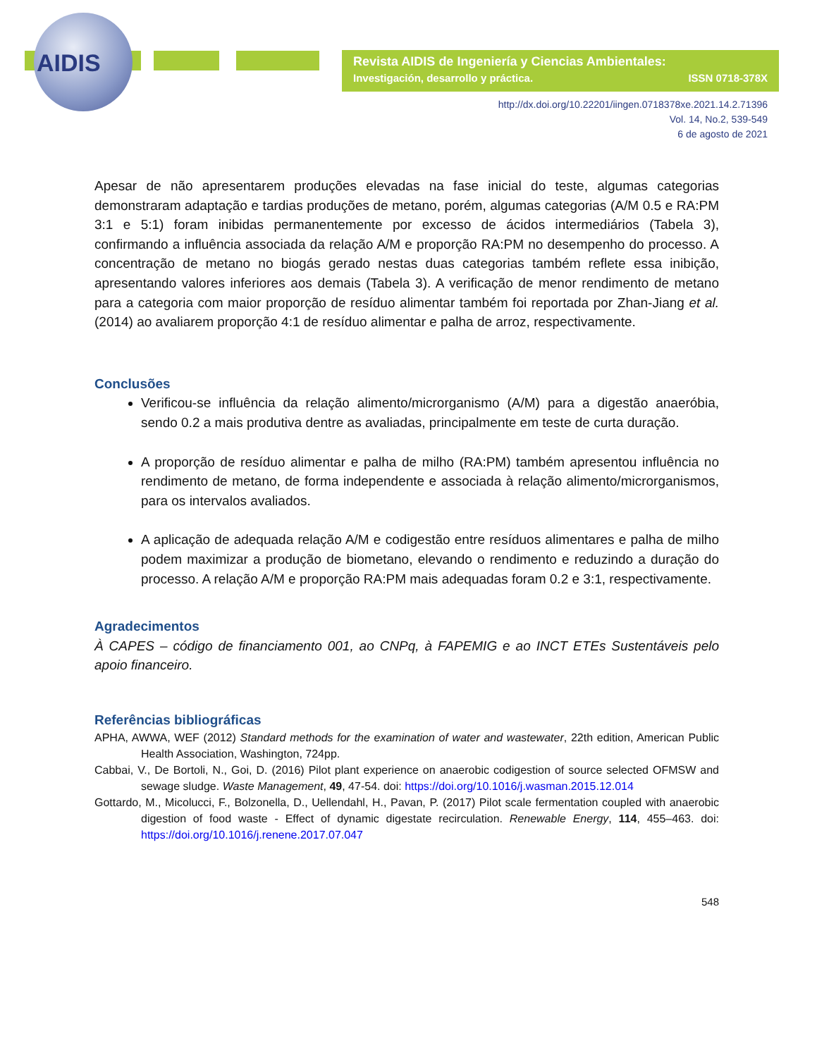AIDIS
Revista AIDIS de Ingeniería y Ciencias Ambientales:
Investigación, desarrollo y práctica. ISSN 0718-378X
http://dx.doi.org/10.22201/iingen.0718378xe.2021.14.2.71396
Vol. 14, No.2, 539-549
6 de agosto de 2021
Apesar de não apresentarem produções elevadas na fase inicial do teste, algumas categorias demonstraram adaptação e tardias produções de metano, porém, algumas categorias (A/M 0.5 e RA:PM 3:1 e 5:1) foram inibidas permanentemente por excesso de ácidos intermediários (Tabela 3), confirmando a influência associada da relação A/M e proporção RA:PM no desempenho do processo. A concentração de metano no biogás gerado nestas duas categorias também reflete essa inibição, apresentando valores inferiores aos demais (Tabela 3). A verificação de menor rendimento de metano para a categoria com maior proporção de resíduo alimentar também foi reportada por Zhan-Jiang et al. (2014) ao avaliarem proporção 4:1 de resíduo alimentar e palha de arroz, respectivamente.
Conclusões
Verificou-se influência da relação alimento/microrganismo (A/M) para a digestão anaeróbia, sendo 0.2 a mais produtiva dentre as avaliadas, principalmente em teste de curta duração.
A proporção de resíduo alimentar e palha de milho (RA:PM) também apresentou influência no rendimento de metano, de forma independente e associada à relação alimento/microrganismos, para os intervalos avaliados.
A aplicação de adequada relação A/M e codigestão entre resíduos alimentares e palha de milho podem maximizar a produção de biometano, elevando o rendimento e reduzindo a duração do processo. A relação A/M e proporção RA:PM mais adequadas foram 0.2 e 3:1, respectivamente.
Agradecimentos
À CAPES – código de financiamento 001, ao CNPq, à FAPEMIG e ao INCT ETEs Sustentáveis pelo apoio financeiro.
Referências bibliográficas
APHA, AWWA, WEF (2012) Standard methods for the examination of water and wastewater, 22th edition, American Public Health Association, Washington, 724pp.
Cabbai, V., De Bortoli, N., Goi, D. (2016) Pilot plant experience on anaerobic codigestion of source selected OFMSW and sewage sludge. Waste Management, 49, 47-54. doi: https://doi.org/10.1016/j.wasman.2015.12.014
Gottardo, M., Micolucci, F., Bolzonella, D., Uellendahl, H., Pavan, P. (2017) Pilot scale fermentation coupled with anaerobic digestion of food waste - Effect of dynamic digestate recirculation. Renewable Energy, 114, 455–463. doi: https://doi.org/10.1016/j.renene.2017.07.047
548